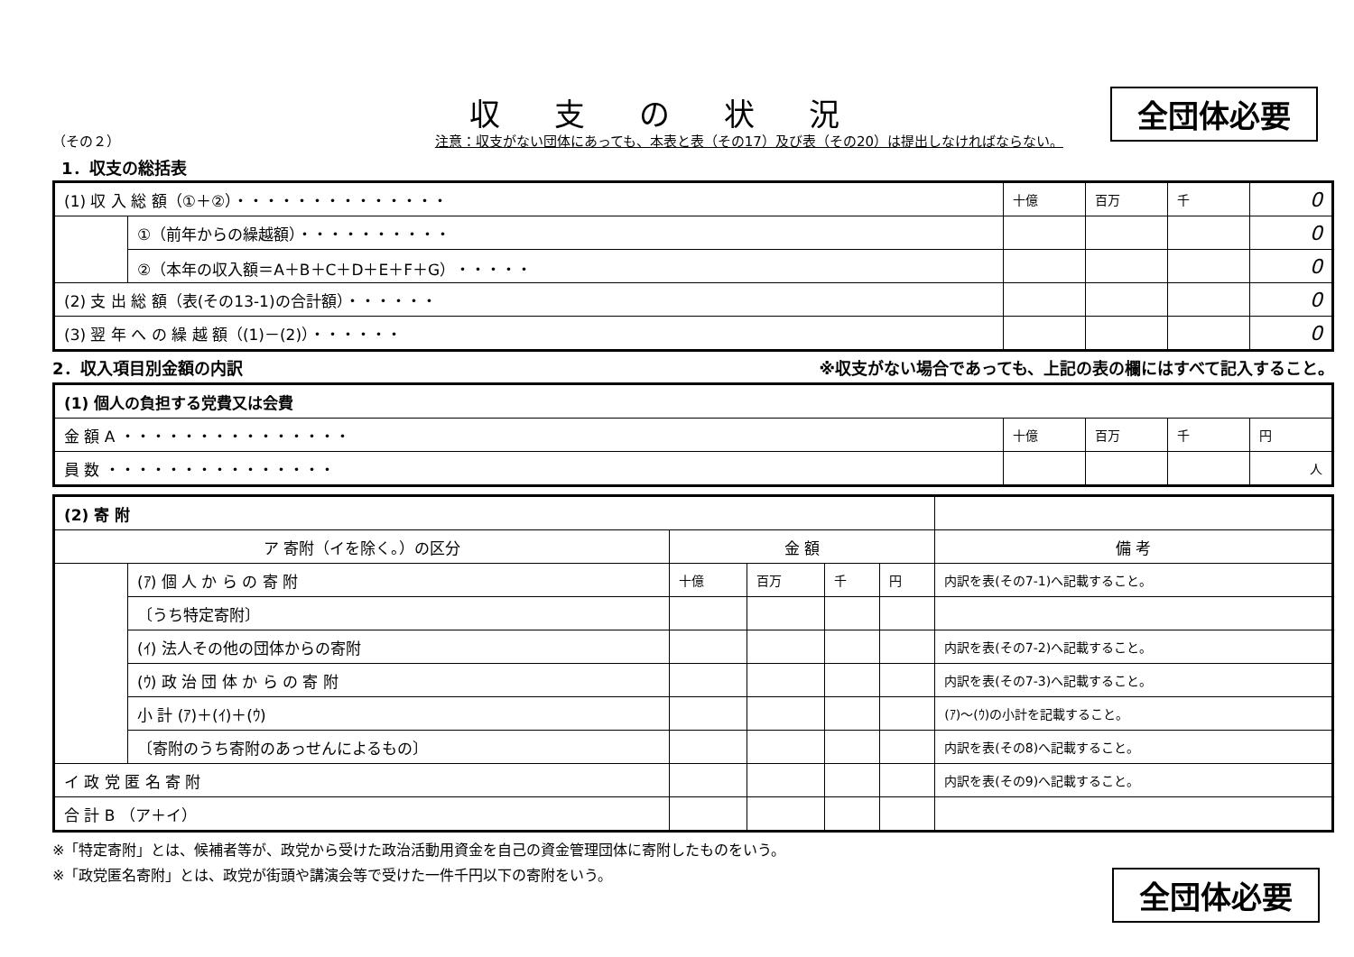収支の状況 全団体必要
（その２） 注意：収支がない団体にあっても、本表と表（その17）及び表（その20）は提出しなければならない。
1．収支の総括表
| (1) 収 入 総 額（①＋②）・・・・・・・・・・・・・・ | | 十億 | 百万 | 千 | 0 |
| | ①（前年からの繰越額）・・・・・・・・・・ | | | | 0 |
| | ②（本年の収入額＝A＋B＋C＋D＋E＋F＋G）・・・・・ | | | | 0 |
| (2) 支 出 総 額（表(その13-1)の合計額）・・・・・・ | | | | | 0 |
| (3) 翌 年 へ の 繰 越 額（(1)－(2)）・・・・・・ | | | | | 0 |
2．収入項目別金額の内訳 ※収支がない場合であっても、上記の表の欄にはすべて記入すること。
| (1) 個人の負担する党費又は会費 | | | | |
| 金 額 A ・・・・・・・・・・・・・・・ | 十億 | 百万 | 千 | 円 |
| 員 数 ・・・・・・・・・・・・・・・ | | | | 人 |
| (2) 寄 附 | | | | | | |
| ア 寄附（イを除く。）の区分 | | 金 額 | | | | 備 考 |
| | (ｱ) 個 人 か ら の 寄 附 | 十億 | 百万 | 千 | 円 | 内訳を表(その7-1)へ記載すること。 |
| | 〔うち特定寄附〕 | | | | | |
| | (ｲ) 法人その他の団体からの寄附 | | | | | 内訳を表(その7-2)へ記載すること。 |
| | (ｳ) 政 治 団 体 か ら の 寄 附 | | | | | 内訳を表(その7-3)へ記載すること。 |
| | 小 計 (ｱ)＋(ｲ)＋(ｳ) | | | | | (ｱ)～(ｳ)の小計を記載すること。 |
| | 〔寄附のうち寄附のあっせんによるもの〕 | | | | | 内訳を表(その8)へ記載すること。 |
| イ 政 党 匿 名 寄 附 | | | | | | 内訳を表(その9)へ記載すること。 |
| 合 計 B （ア＋イ） | | | | | | |
※「特定寄附」とは、候補者等が、政党から受けた政治活動用資金を自己の資金管理団体に寄附したものをいう。
※「政党匿名寄附」とは、政党が街頭や講演会等で受けた一件千円以下の寄附をいう。
全団体必要